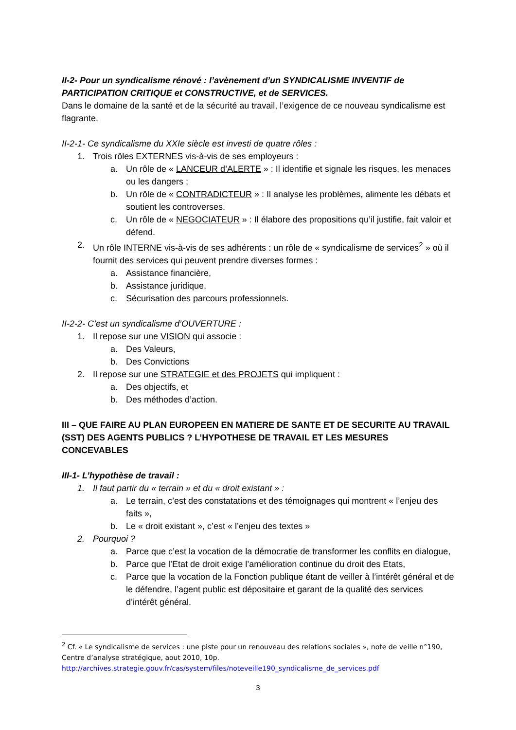II-2- Pour un syndicalisme rénové : l’avènement d’un SYNDICALISME INVENTIF de PARTICIPATION CRITIQUE et CONSTRUCTIVE, et de SERVICES.
Dans le domaine de la santé et de la sécurité au travail, l’exigence de ce nouveau syndicalisme est flagrante.
II-2-1- Ce syndicalisme du XXIe siècle est investi de quatre rôles :
1. Trois rôles EXTERNES vis-à-vis de ses employeurs :
a. Un rôle de « LANCEUR d’ALERTE » : Il identifie et signale les risques, les menaces ou les dangers ;
b. Un rôle de « CONTRADICTEUR » : Il analyse les problèmes, alimente les débats et soutient les controverses.
c. Un rôle de « NEGOCIATEUR » : Il élabore des propositions qu’il justifie, fait valoir et défend.
2. Un rôle INTERNE vis-à-vis de ses adhérents : un rôle de « syndicalisme de services<sup>2</sup> » où il fournit des services qui peuvent prendre diverses formes :
a. Assistance financière,
b. Assistance juridique,
c. Sécurisation des parcours professionnels.
II-2-2- C’est un syndicalisme d’OUVERTURE :
1. Il repose sur une VISION qui associe :
a. Des Valeurs,
b. Des Convictions
2. Il repose sur une STRATEGIE et des PROJETS qui impliquent :
a. Des objectifs, et
b. Des méthodes d’action.
III – QUE FAIRE AU PLAN EUROPEEN EN MATIERE DE SANTE ET DE SECURITE AU TRAVAIL (SST) DES AGENTS PUBLICS ? L’HYPOTHESE DE TRAVAIL ET LES MESURES CONCEVABLES
III-1- L’hypothèse de travail :
1. Il faut partir du « terrain » et du « droit existant » :
a. Le terrain, c’est des constatations et des témoignages qui montrent « l’enjeu des faits »,
b. Le « droit existant », c’est « l’enjeu des textes »
2. Pourquoi ?
a. Parce que c’est la vocation de la démocratie de transformer les conflits en dialogue,
b. Parce que l’Etat de droit exige l’amélioration continue du droit des Etats,
c. Parce que la vocation de la Fonction publique étant de veiller à l’intérêt général et de le défendre, l’agent public est dépositaire et garant de la qualité des services d’intérêt général.
<sup>2</sup> Cf. « Le syndicalisme de services : une piste pour un renouveau des relations sociales », note de veille n°190, Centre d’analyse stratégique, aout 2010, 10p.
http://archives.strategie.gouv.fr/cas/system/files/noteveille190_syndicalisme_de_services.pdf
3